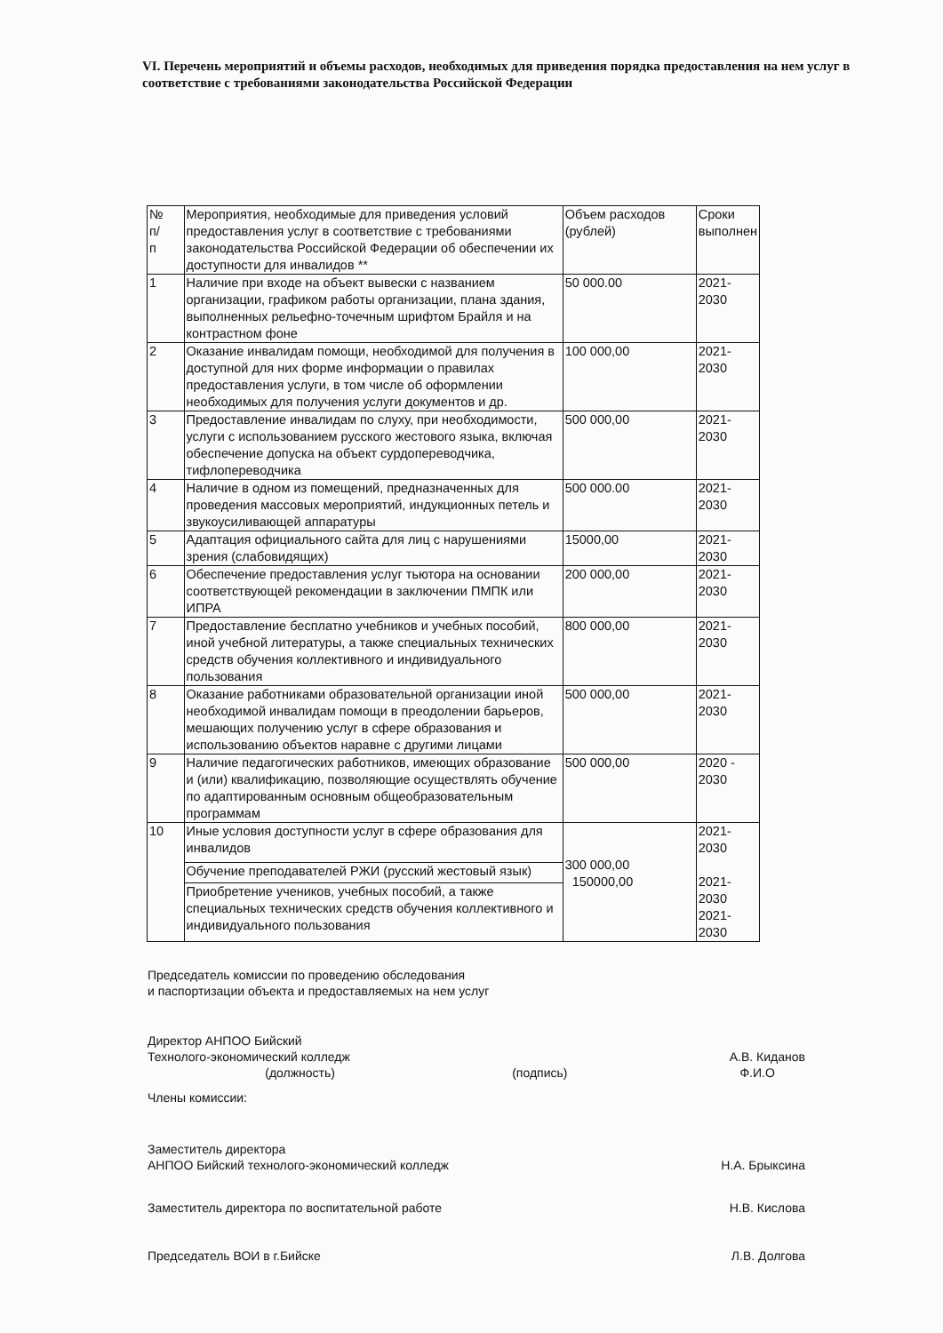VI. Перечень мероприятий и объемы расходов, необходимых для приведения порядка предоставления на нем услуг в соответствие с требованиями законодательства Российской Федерации
| № п/ п | Мероприятия, необходимые для приведения условий предоставления услуг в соответствие с требованиями законодательства Российской Федерации об обеспечении их доступности для инвалидов ** | Объем расходов (рублей) | Сроки выполнен |
| --- | --- | --- | --- |
| 1 | Наличие при входе на объект вывески с названием организации, графиком работы организации, плана здания, выполненных рельефно-точечным шрифтом Брайля и на контрастном фоне | 50 000.00 | 2021-2030 |
| 2 | Оказание инвалидам помощи, необходимой для получения в доступной для них форме информации о правилах предоставления услуги, в том числе об оформлении необходимых для получения услуги документов и др. | 100 000,00 | 2021-2030 |
| 3 | Предоставление инвалидам по слуху, при необходимости, услуги с использованием русского жестового языка, включая обеспечение допуска на объект сурдопереводчика, тифлопереводчика | 500 000,00 | 2021-2030 |
| 4 | Наличие в одном из помещений, предназначенных для проведения массовых мероприятий, индукционных петель и звукоусиливающей аппаратуры | 500 000.00 | 2021-2030 |
| 5 | Адаптация официального сайта для лиц с нарушениями зрения (слабовидящих) | 15000,00 | 2021-2030 |
| 6 | Обеспечение предоставления услуг тьютора на основании соответствующей рекомендации в заключении ПМПК или ИПРА | 200 000,00 | 2021-2030 |
| 7 | Предоставление бесплатно учебников и учебных пособий, иной учебной литературы, а также специальных технических средств обучения коллективного и индивидуального пользования | 800 000,00 | 2021-2030 |
| 8 | Оказание работниками образовательной организации иной необходимой инвалидам помощи в преодолении барьеров, мешающих получению услуг в сфере образования и использованию объектов наравне с другими лицами | 500 000,00 | 2021-2030 |
| 9 | Наличие педагогических работников, имеющих образование и (или) квалификацию, позволяющие осуществлять обучение по адаптированным основным общеобразовательным программам | 500 000,00 | 2020 - 2030 |
| 10 | Иные условия доступности услуг в сфере образования для инвалидов | 300 000,00 150000,00 | 2021-2030 2021-2030 2021-2030 |
| | Обучение преподавателей РЖИ (русский жестовый язык) | | |
| | Приобретение учеников, учебных пособий, а также специальных технических средств обучения коллективного и индивидуального пользования | | |
Председатель комиссии по проведению обследования
и паспортизации объекта и предоставляемых на нем услуг
Директор АНПОО Бийский
Технолого-экономический колледж
(должность)
(подпись)
А.В. Киданов
Ф.И.О
Члены комиссии:
Заместитель директора
АНПОО Бийский технолого-экономический колледж
Н.А. Брыксина
Заместитель директора по воспитательной работе
Н.В. Кислова
Председатель ВОИ в г.Бийске Л.В. Долгова